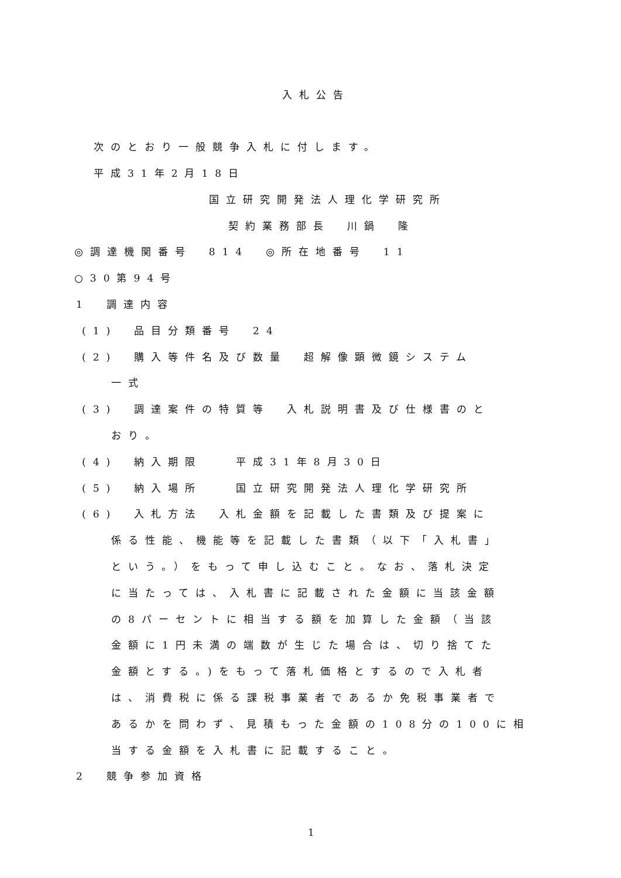入札公告
次のとおり一般競争入札に付します。
平成31年2月18日
国立研究開発法人理化学研究所
契約業務部長　川鍋　隆
◎調達機関番号　814　◎所在地番号　11
○30第94号
1　調達内容
(1)　品目分類番号　24
(2)　購入等件名及び数量　超解像顕微鏡システム
一式
(3)　調達案件の特質等　入札説明書及び仕様書のと
おり。
(4)　納入期限　　平成31年8月30日
(5)　納入場所　　国立研究開発法人理化学研究所
(6)　入札方法　入札金額を記載した書類及び提案に
係る性能、機能等を記載した書類（以下「入札書」
という。）をもって申し込むこと。なお、落札決定
に当たっては、入札書に記載された金額に当該金額
の8パーセントに相当する額を加算した金額（当該
金額に1円未満の端数が生じた場合は、切り捨てた
金額とする。)をもって落札価格とするので入札者
は、消費税に係る課税事業者であるか免税事業者で
あるかを問わず、見積もった金額の108分の100に相
当する金額を入札書に記載すること。
2　競争参加資格
1